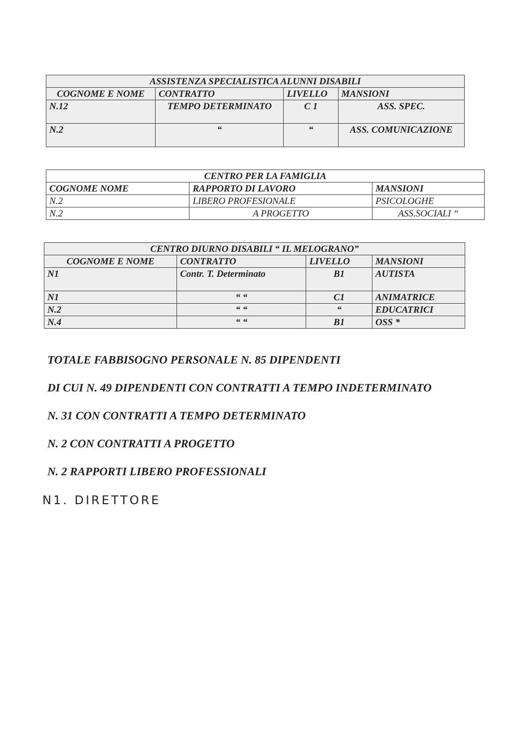| ASSISTENZA SPECIALISTICA ALUNNI DISABILI | | | |
| --- | --- | --- | --- |
| COGNOME E NOME | CONTRATTO | LIVELLO | MANSIONI |
| N.12 | TEMPO DETERMINATO | C 1 | ASS. SPEC. |
| N.2 | “ | “ | ASS. COMUNICAZIONE |
| CENTRO PER LA FAMIGLIA | | |
| COGNOME NOME | RAPPORTO DI LAVORO | MANSIONI |
| N.2 | LIBERO PROFESIONALE | PSICOLOGHE |
| N.2 | A PROGETTO | ASS.SOCIALI “ |
| CENTRO DIURNO DISABILI “ IL MELOGRANO” | | | |
| --- | --- | --- | --- |
| COGNOME E NOME | CONTRATTO | LIVELLO | MANSIONI |
| N1 | Contr. T. Determinato | B1 | AUTISTA |
| N1 | “ “ | C1 | ANIMATRICE |
| N.2 | “ “ | “ | EDUCATRICI |
| N.4 | “ “ | B1 | OSS * |
TOTALE FABBISOGNO PERSONALE N. 85 DIPENDENTI
DI CUI N. 49 DIPENDENTI CON CONTRATTI A TEMPO INDETERMINATO
N. 31 CON CONTRATTI A TEMPO DETERMINATO
N. 2 CON CONTRATTI A PROGETTO
N. 2 RAPPORTI LIBERO PROFESSIONALI
N1. DIRETTORE